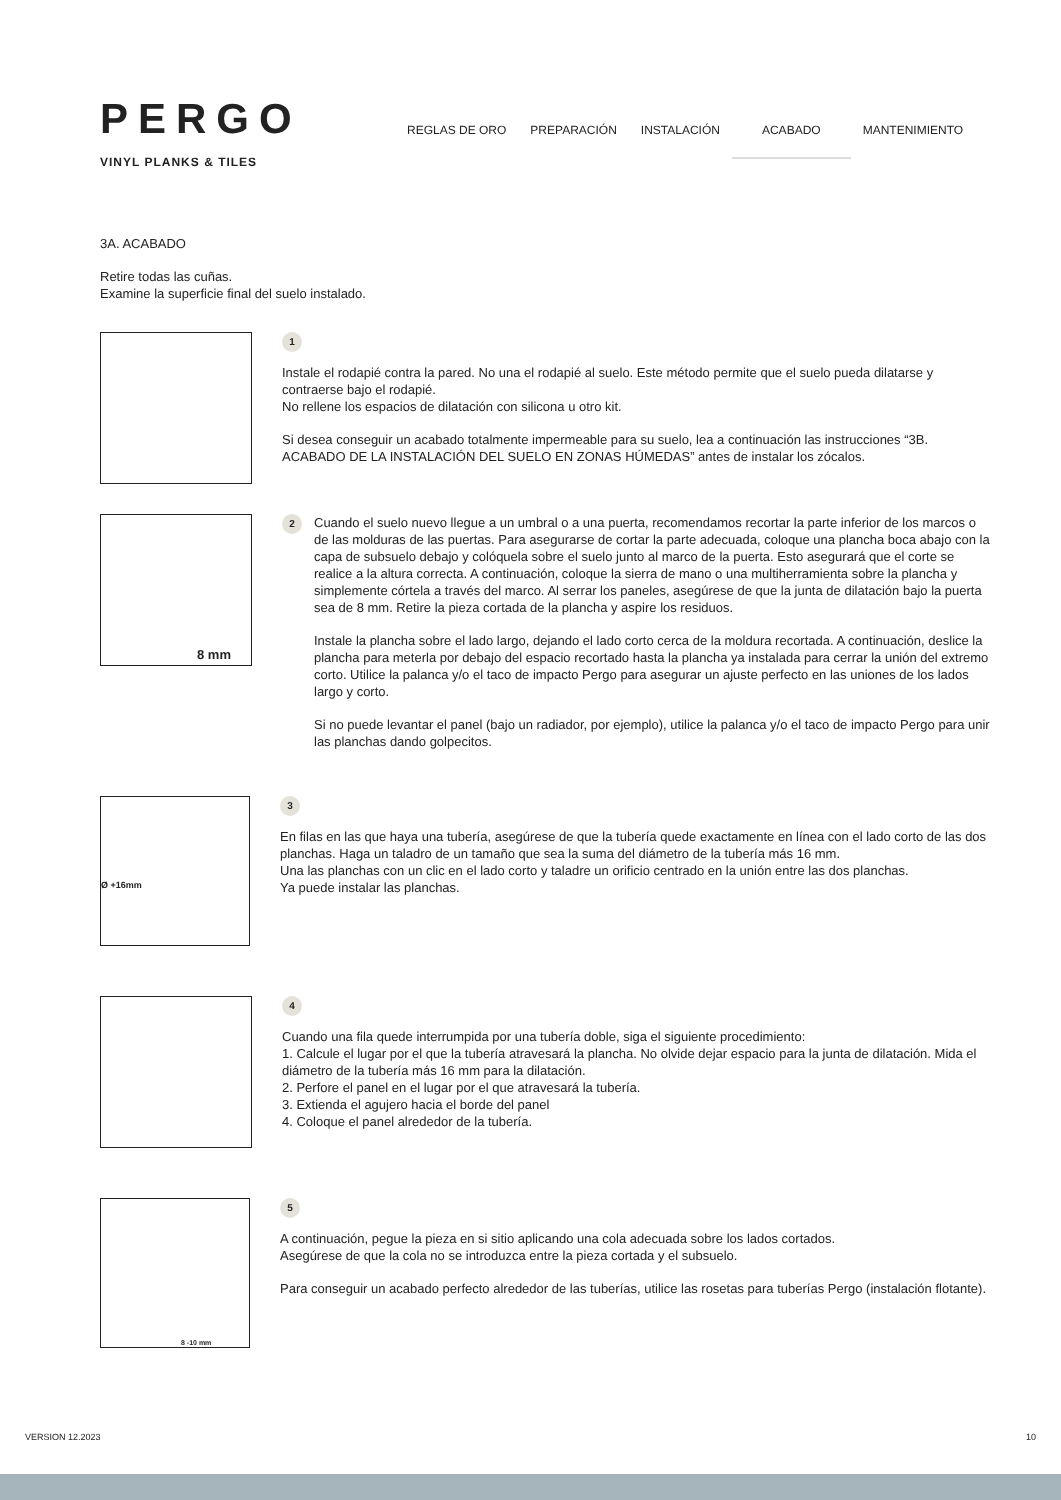PERGO
VINYL PLANKS & TILES
REGLAS DE ORO PREPARACIÓN INSTALACIÓN ACABADO MANTENIMIENTO
3A. ACABADO
Retire todas las cuñas.
Examine la superficie final del suelo instalado.
1
Instale el rodapié contra la pared. No una el rodapié al suelo. Este método permite que el suelo pueda dilatarse y contraerse bajo el rodapié.
No rellene los espacios de dilatación con silicona u otro kit.
Si desea conseguir un acabado totalmente impermeable para su suelo, lea a continuación las instrucciones “3B. ACABADO DE LA INSTALACIÓN DEL SUELO EN ZONAS HÚMEDAS” antes de instalar los zócalos.
8 mm
2
Cuando el suelo nuevo llegue a un umbral o a una puerta, recomendamos recortar la parte inferior de los marcos o de las molduras de las puertas. Para asegurarse de cortar la parte adecuada, coloque una plancha boca abajo con la capa de subsuelo debajo y colóquela sobre el suelo junto al marco de la puerta. Esto asegurará que el corte se realice a la altura correcta. A continuación, coloque la sierra de mano o una multiherramienta sobre la plancha y simplemente córtela a través del marco. Al serrar los paneles, asegúrese de que la junta de dilatación bajo la puerta sea de 8 mm. Retire la pieza cortada de la plancha y aspire los residuos.
Instale la plancha sobre el lado largo, dejando el lado corto cerca de la moldura recortada. A continuación, deslice la plancha para meterla por debajo del espacio recortado hasta la plancha ya instalada para cerrar la unión del extremo corto. Utilice la palanca y/o el taco de impacto Pergo para asegurar un ajuste perfecto en las uniones de los lados largo y corto.
Si no puede levantar el panel (bajo un radiador, por ejemplo), utilice la palanca y/o el taco de impacto Pergo para unir las planchas dando golpecitos.
Ø +16mm
3
En filas en las que haya una tubería, asegúrese de que la tubería quede exactamente en línea con el lado corto de las dos planchas. Haga un taladro de un tamaño que sea la suma del diámetro de la tubería más 16 mm.
Una las planchas con un clic en el lado corto y taladre un orificio centrado en la unión entre las dos planchas.
Ya puede instalar las planchas.
4
Cuando una fila quede interrumpida por una tubería doble, siga el siguiente procedimiento:
1. Calcule el lugar por el que la tubería atravesará la plancha. No olvide dejar espacio para la junta de dilatación. Mida el diámetro de la tubería más 16 mm para la dilatación.
2. Perfore el panel en el lugar por el que atravesará la tubería.
3. Extienda el agujero hacia el borde del panel
4. Coloque el panel alrededor de la tubería.
8 -10 mm
5
A continuación, pegue la pieza en si sitio aplicando una cola adecuada sobre los lados cortados.
Asegúrese de que la cola no se introduzca entre la pieza cortada y el subsuelo.
Para conseguir un acabado perfecto alrededor de las tuberías, utilice las rosetas para tuberías Pergo (instalación flotante).
VERSION 12.2023 10